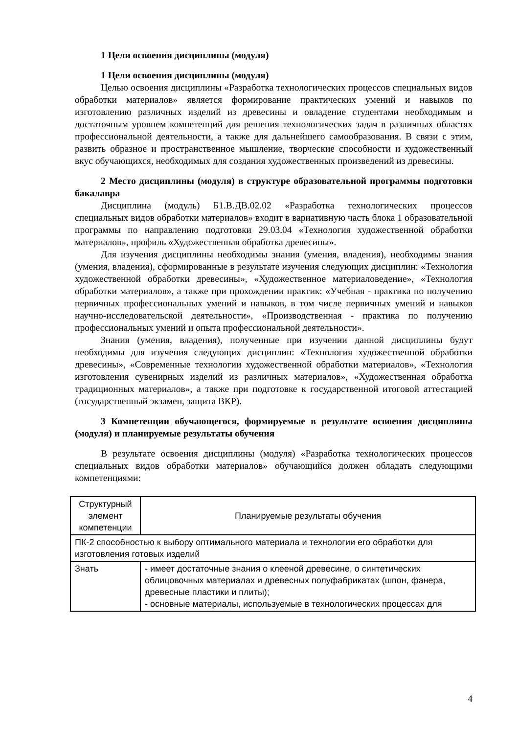1 Цели освоения дисциплины (модуля)
1 Цели освоения дисциплины (модуля)
Целью освоения дисциплины «Разработка технологических процессов специальных видов обработки материалов» является формирование практических умений и навыков по изготовлению различных изделий из древесины и овладение студентами необходимым и достаточным уровнем компетенций для решения технологических задач в различных областях профессиональной деятельности, а также для дальнейшего самообразования. В связи с этим, развить образное и пространственное мышление, творческие способности и художественный вкус обучающихся, необходимых для создания художественных произведений из древесины.
2 Место дисциплины (модуля) в структуре образовательной программы подготовки бакалавра
Дисциплина (модуль) Б1.В.ДВ.02.02 «Разработка технологических процессов специальных видов обработки материалов» входит в вариативную часть блока 1 образовательной программы по направлению подготовки 29.03.04 «Технология художественной обработки материалов», профиль «Художественная обработка древесины».
Для изучения дисциплины необходимы знания (умения, владения), необходимы знания (умения, владения), сформированные в результате изучения следующих дисциплин: «Технология художественной обработки древесины», «Художественное материаловедение», «Технология обработки материалов», а также при прохождении практик: «Учебная - практика по получению первичных профессиональных умений и навыков, в том числе первичных умений и навыков научно-исследовательской деятельности», «Производственная - практика по получению профессиональных умений и опыта профессиональной деятельности».
Знания (умения, владения), полученные при изучении данной дисциплины будут необходимы для изучения следующих дисциплин: «Технология художественной обработки древесины», «Современные технологии художественной обработки материалов», «Технология изготовления сувенирных изделий из различных материалов», «Художественная обработка традиционных материалов», а также при подготовке к государственной итоговой аттестацией (государственный экзамен, защита ВКР).
3 Компетенции обучающегося, формируемые в результате освоения дисциплины (модуля) и планируемые результаты обучения
В результате освоения дисциплины (модуля) «Разработка технологических процессов специальных видов обработки материалов» обучающийся должен обладать следующими компетенциями:
| Структурный элемент компетенции | Планируемые результаты обучения |
| ПК-2 способностью к выбору оптимального материала и технологии его обработки для изготовления готовых изделий | |
| Знать | - имеет достаточные знания о клееной древесине, о синтетических облицовочных материалах и древесных полуфабрикатах (шпон, фанера, древесные пластики и плиты); - основные материалы, используемые в технологических процессах для |
4